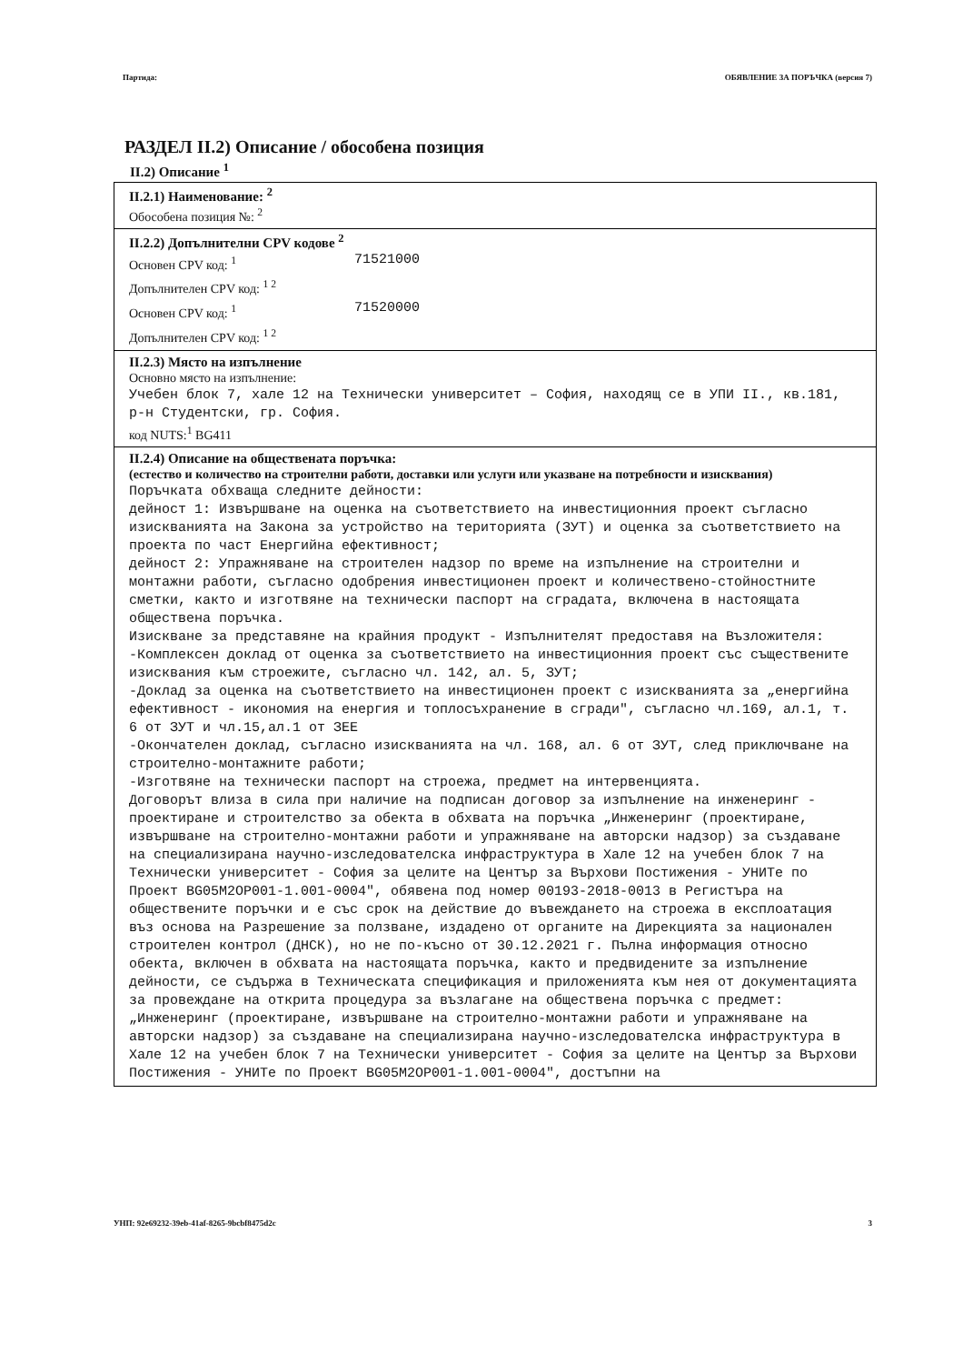Партида: ОБЯВЛЕНИЕ ЗА ПОРЪЧКА (версия 7)
РАЗДЕЛ II.2) Описание / обособена позиция
II.2) Описание <sup>1</sup>
II.2.1) Наименование: <sup>2</sup>
Обособена позиция №: <sup>2</sup>
II.2.2) Допълнителни CPV кодове <sup>2</sup>
Основен CPV код: <sup>1</sup> 71521000
Допълнителен CPV код: <sup>1 2</sup>
Основен CPV код: <sup>1</sup> 71520000
Допълнителен CPV код: <sup>1 2</sup>
II.2.3) Място на изпълнение
Основно място на изпълнение:
Учебен блок 7, хале 12 на Технически университет – София, находящ се в УПИ II., кв.181, р-н Студентски, гр. София.
код NUTS:<sup>1</sup> BG411
II.2.4) Описание на обществената поръчка:
(естество и количество на строителни работи, доставки или услуги или указване на потребности и изисквания)
Поръчката обхваща следните дейности: дейност 1: Извършване на оценка на съответствието на инвестиционния проект съгласно изискванията на Закона за устройство на територията (ЗУТ) и оценка за съответствието на проекта по част Енергийна ефективност; дейност 2: Упражняване на строителен надзор по време на изпълнение на строителни и монтажни работи, съгласно одобрения инвестиционен проект и количествено-стойностните сметки, както и изготвяне на технически паспорт на сградата, включена в настоящата обществена поръчка. Изискване за представяне на крайния продукт - Изпълнителят предоставя на Възложителя: -Комплексен доклад от оценка за съответствието на инвестиционния проект със съществените изисквания към строежите, съгласно чл. 142, ал. 5, ЗУТ; -Доклад за оценка на съответствието на инвестиционен проект с изискванията за „енергийна ефективност - икономия на енергия и топлосъхранение в сгради", съгласно чл.169, ал.1, т. 6 от ЗУТ и чл.15,ал.1 от ЗЕЕ -Окончателен доклад, съгласно изискванията на чл. 168, ал. 6 от ЗУТ, след приключване на строително-монтажните работи; -Изготвяне на технически паспорт на строежа, предмет на интервенцията. Договорът влиза в сила при наличие на подписан договор за изпълнение на инженеринг - проектиране и строителство за обекта в обхвата на поръчка „Инженеринг (проектиране, извършване на строително-монтажни работи и упражняване на авторски надзор) за създаване на специализирана научно-изследователска инфраструктура в Хале 12 на учебен блок 7 на Технически университет - София за целите на Център за Върхови Постижения - УНИТе по Проект BG05M2OP001-1.001-0004", обявена под номер 00193-2018-0013 в Регистъра на обществените поръчки и е със срок на действие до въвеждането на строежа в експлоатация въз основа на Разрешение за ползване, издадено от органите на Дирекцията за национален строителен контрол (ДНСК), но не по-късно от 30.12.2021 г. Пълна информация относно обекта, включен в обхвата на настоящата поръчка, както и предвидените за изпълнение дейности, се съдържа в Техническата спецификация и приложенията към нея от документацията за провеждане на открита процедура за възлагане на обществена поръчка с предмет: „Инженеринг (проектиране, извършване на строително-монтажни работи и упражняване на авторски надзор) за създаване на специализирана научно-изследователска инфраструктура в Хале 12 на учебен блок 7 на Технически университет - София за целите на Център за Върхови Постижения - УНИТе по Проект BG05M2OP001-1.001-0004", достъпни на
УНП: 92e69232-39eb-41af-8265-9bcbf8475d2c 3